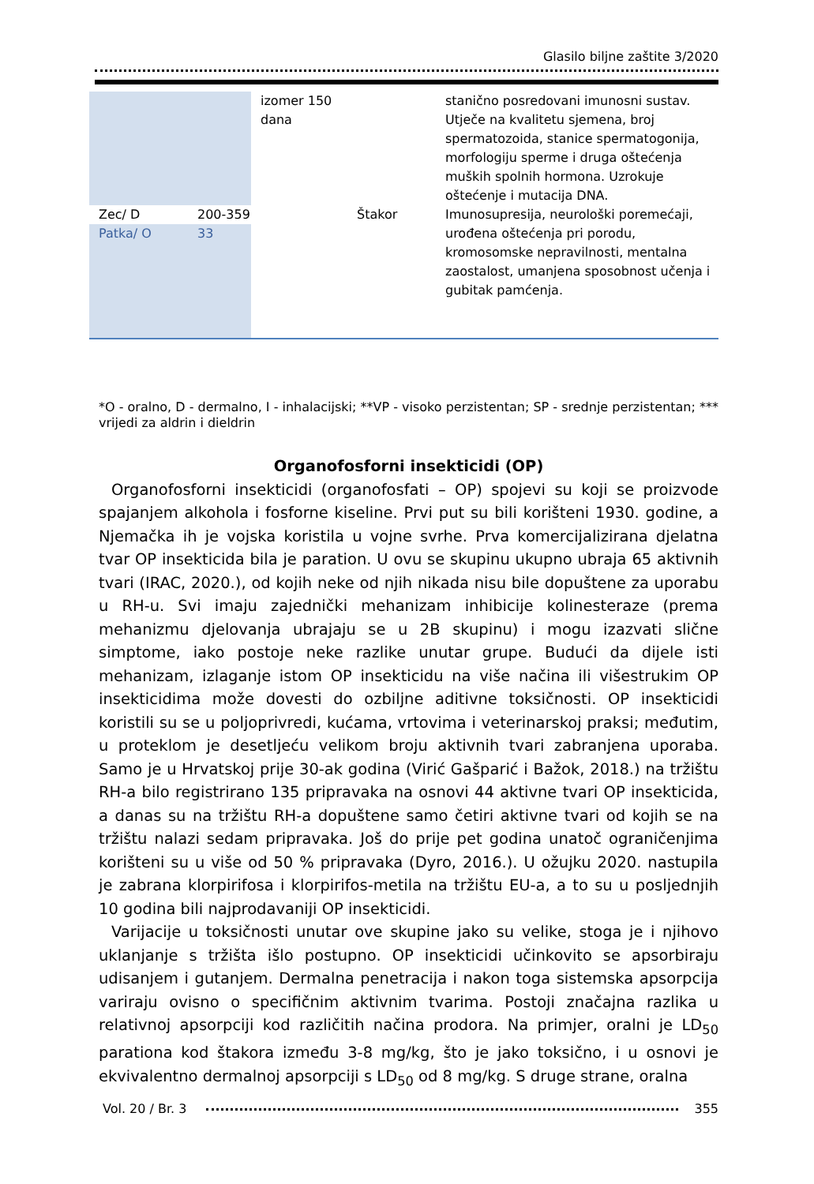Glasilo biljne zaštite 3/2020
| | | izomer 150 dana | | stanično posredovani imunosni sustav. Utječe na kvalitetu sjemena, broj spermatozoida, stanice spermatogonija, morfologiju sperme i druga oštećenja muških spolnih hormona. Uzrokuje oštećenje i mutacija DNA. |
| Zec/ D | 200-359 | | Štakor | Imunosupresija, neurološki poremećaji, urođena oštećenja pri porodu, kromosomske nepravilnosti, mentalna zaostalost, umanjena sposobnost učenja i gubitak pamćenja. |
| Patka/ O | 33 | | | |
*O - oralno, D - dermalno, I - inhalacijski; **VP - visoko perzistentan; SP - srednje perzistentan; *** vrijedi za aldrin i dieldrin
Organofosforni insekticidi (OP)
Organofosforni insekticidi (organofosfati – OP) spojevi su koji se proizvode spajanjem alkohola i fosforne kiseline. Prvi put su bili korišteni 1930. godine, a Njemačka ih je vojska koristila u vojne svrhe. Prva komercijalizirana djelatna tvar OP insekticida bila je paration. U ovu se skupinu ukupno ubraja 65 aktivnih tvari (IRAC, 2020.), od kojih neke od njih nikada nisu bile dopuštene za uporabu u RH-u. Svi imaju zajednički mehanizam inhibicije kolinesteraze (prema mehanizmu djelovanja ubrajaju se u 2B skupinu) i mogu izazvati slične simptome, iako postoje neke razlike unutar grupe. Budući da dijele isti mehanizam, izlaganje istom OP insekticidu na više načina ili višestrukim OP insekticidima može dovesti do ozbiljne aditivne toksičnosti. OP insekticidi koristili su se u poljoprivredi, kućama, vrtovima i veterinarskoj praksi; međutim, u proteklom je desetljeću velikom broju aktivnih tvari zabranjena uporaba. Samo je u Hrvatskoj prije 30-ak godina (Virić Gašparić i Bažok, 2018.) na tržištu RH-a bilo registrirano 135 pripravaka na osnovi 44 aktivne tvari OP insekticida, a danas su na tržištu RH-a dopuštene samo četiri aktivne tvari od kojih se na tržištu nalazi sedam pripravaka. Još do prije pet godina unatoč ograničenjima korišteni su u više od 50 % pripravaka (Dyro, 2016.). U ožujku 2020. nastupila je zabrana klorpirifosa i klorpirifos-metila na tržištu EU-a, a to su u posljednjih 10 godina bili najprodavaniji OP insekticidi.
Varijacije u toksičnosti unutar ove skupine jako su velike, stoga je i njihovo uklanjanje s tržišta išlo postupno. OP insekticidi učinkovito se apsorbiraju udisanjem i gutanjem. Dermalna penetracija i nakon toga sistemska apsorpcija variraju ovisno o specifičnim aktivnim tvarima. Postoji značajna razlika u relativnoj apsorpciji kod različitih načina prodora. Na primjer, oralni je LD<sub>50</sub> parationa kod štakora između 3-8 mg/kg, što je jako toksično, i u osnovi je ekvivalentno dermalnoj apsorpciji s LD<sub>50</sub> od 8 mg/kg. S druge strane, oralna
Vol. 20 / Br. 3 355